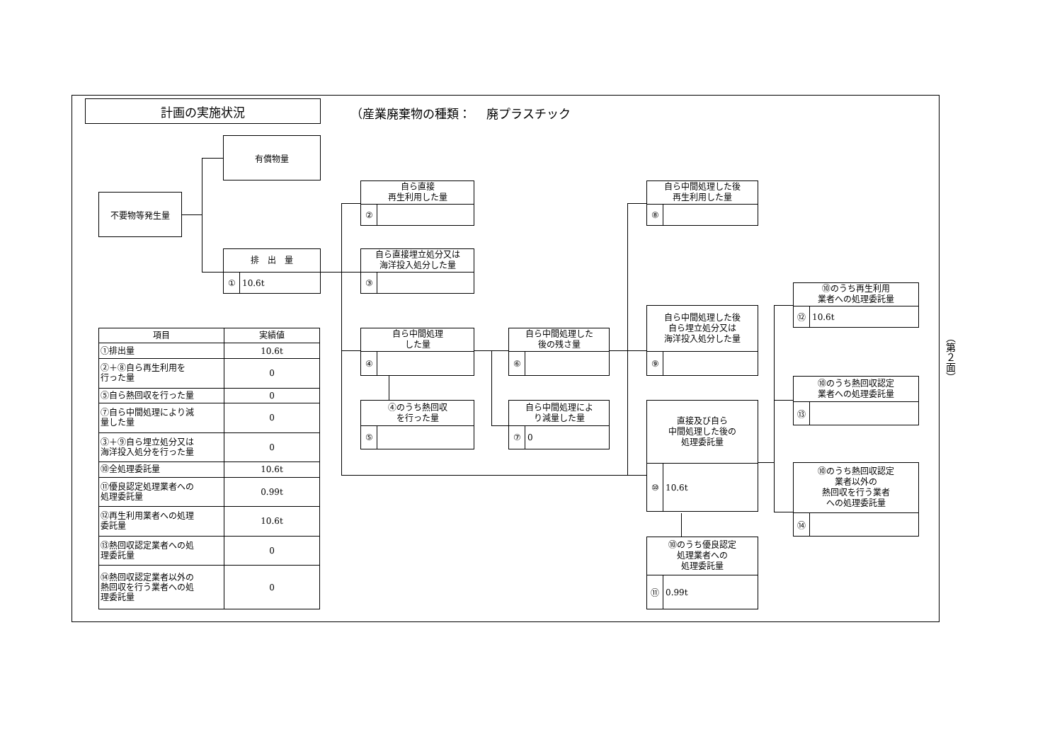計画の実施状況
（産業廃棄物の種類：　 廃プラスチック
不要物等発生量
有償物量
排　出　量
① 10.6t
自ら直接
再生利用した量
②
自ら直接埋立処分又は
海洋投入処分した量
③
自ら中間処理
した量
④
④のうち熱回収
を行った量
⑤
自ら中間処理した
後の残さ量
⑥
自ら中間処理によ
り減量した量
⑦ 0
自ら中間処理した後
再生利用した量
⑧
自ら中間処理した後
自ら埋立処分又は
海洋投入処分した量
⑨
直接及び自ら
中間処理した後の
処理委託量
⑩ 10.6t
⑩のうち優良認定
処理業者への
処理委託量
⑪ 0.99t
⑩のうち再生利用
業者への処理委託量
⑫ 10.6t
⑩のうち熱回収認定
業者への処理委託量
⑬
⑩のうち熱回収認定
業者以外の
熱回収を行う業者
への処理委託量
⑭
| 項目 | 実績値 |
| --- | --- |
| ①排出量 | 10.6t |
| ②＋⑧自ら再生利用を 行った量 | 0 |
| ⑤自ら熱回収を行った量 | 0 |
| ⑦自ら中間処理により減 量した量 | 0 |
| ③＋⑨自ら埋立処分又は 海洋投入処分を行った量 | 0 |
| ⑩全処理委託量 | 10.6t |
| ⑪優良認定処理業者への 処理委託量 | 0.99t |
| ⑫再生利用業者への処理 委託量 | 10.6t |
| ⑬熱回収認定業者への処 理委託量 | 0 |
| ⑭熱回収認定業者以外の 熱回収を行う業者への処 理委託量 | 0 |
（第２面）